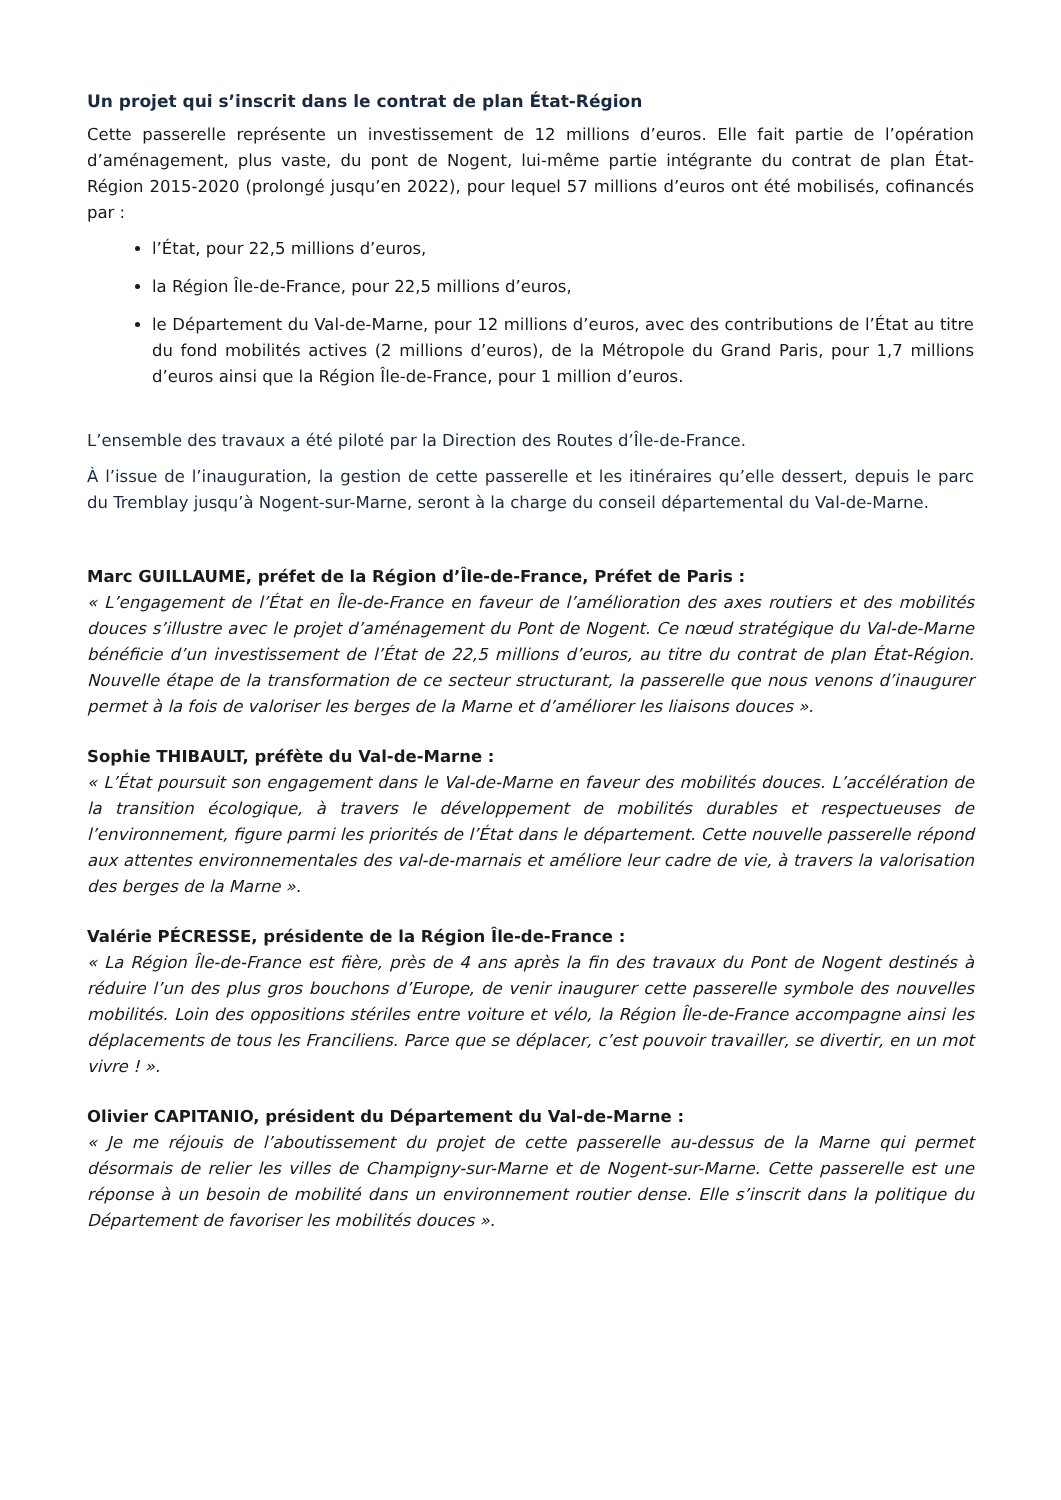Un projet qui s’inscrit dans le contrat de plan État-Région
Cette passerelle représente un investissement de 12 millions d’euros. Elle fait partie de l’opération d’aménagement, plus vaste, du pont de Nogent, lui-même partie intégrante du contrat de plan État-Région 2015-2020 (prolongé jusqu’en 2022), pour lequel 57 millions d’euros ont été mobilisés, cofinancés par :
l’État, pour 22,5 millions d’euros,
la Région Île-de-France, pour 22,5 millions d’euros,
le Département du Val-de-Marne, pour 12 millions d’euros, avec des contributions de l’État au titre du fond mobilités actives (2 millions d’euros), de la Métropole du Grand Paris, pour 1,7 millions d’euros ainsi que la Région Île-de-France, pour 1 million d’euros.
L’ensemble des travaux a été piloté par la Direction des Routes d’Île-de-France.
À l’issue de l’inauguration, la gestion de cette passerelle et les itinéraires qu’elle dessert, depuis le parc du Tremblay jusqu’à Nogent-sur-Marne, seront à la charge du conseil départemental du Val-de-Marne.
Marc GUILLAUME, préfet de la Région d’Île-de-France, Préfet de Paris :
« L’engagement de l’État en Île-de-France en faveur de l’amélioration des axes routiers et des mobilités douces s’illustre avec le projet d’aménagement du Pont de Nogent. Ce nœud stratégique du Val-de-Marne bénéficie d’un investissement de l’État de 22,5 millions d’euros, au titre du contrat de plan État-Région. Nouvelle étape de la transformation de ce secteur structurant, la passerelle que nous venons d’inaugurer permet à la fois de valoriser les berges de la Marne et d’améliorer les liaisons douces ».
Sophie THIBAULT, préfète du Val-de-Marne :
« L’État poursuit son engagement dans le Val-de-Marne en faveur des mobilités douces. L’accélération de la transition écologique, à travers le développement de mobilités durables et respectueuses de l’environnement, figure parmi les priorités de l’État dans le département. Cette nouvelle passerelle répond aux attentes environnementales des val-de-marnais et améliore leur cadre de vie, à travers la valorisation des berges de la Marne ».
Valérie PÉCRESSE, présidente de la Région Île-de-France :
« La Région Île-de-France est fière, près de 4 ans après la fin des travaux du Pont de Nogent destinés à réduire l’un des plus gros bouchons d’Europe, de venir inaugurer cette passerelle symbole des nouvelles mobilités. Loin des oppositions stériles entre voiture et vélo, la Région Île-de-France accompagne ainsi les déplacements de tous les Franciliens. Parce que se déplacer, c’est pouvoir travailler, se divertir, en un mot vivre ! ».
Olivier CAPITANIO, président du Département du Val-de-Marne :
« Je me réjouis de l’aboutissement du projet de cette passerelle au-dessus de la Marne qui permet désormais de relier les villes de Champigny-sur-Marne et de Nogent-sur-Marne. Cette passerelle est une réponse à un besoin de mobilité dans un environnement routier dense. Elle s’inscrit dans la politique du Département de favoriser les mobilités douces ».